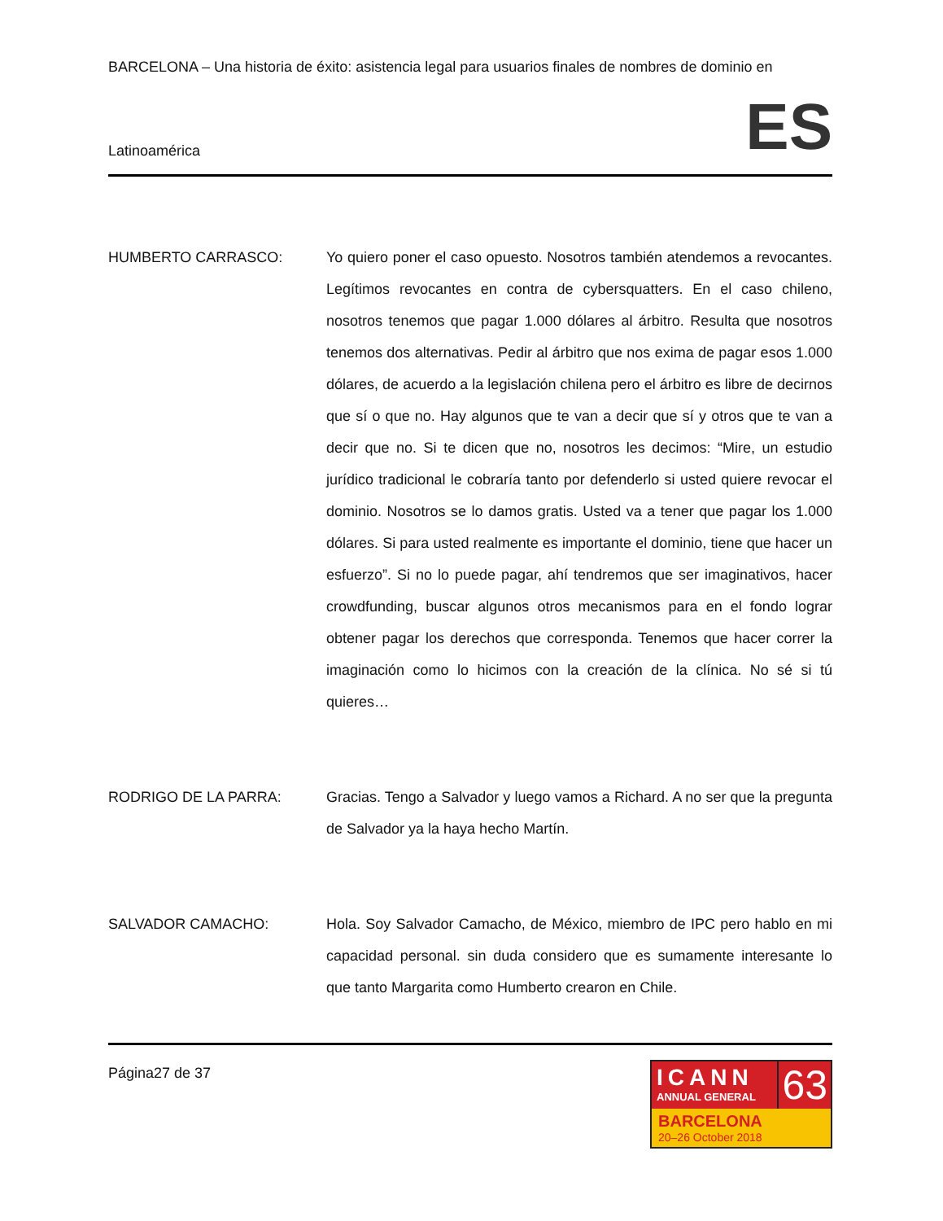BARCELONA – Una historia de éxito: asistencia legal para usuarios finales de nombres de dominio en
Latinoamérica ES
HUMBERTO CARRASCO: Yo quiero poner el caso opuesto. Nosotros también atendemos a revocantes. Legítimos revocantes en contra de cybersquatters. En el caso chileno, nosotros tenemos que pagar 1.000 dólares al árbitro. Resulta que nosotros tenemos dos alternativas. Pedir al árbitro que nos exima de pagar esos 1.000 dólares, de acuerdo a la legislación chilena pero el árbitro es libre de decirnos que sí o que no. Hay algunos que te van a decir que sí y otros que te van a decir que no. Si te dicen que no, nosotros les decimos: “Mire, un estudio jurídico tradicional le cobraría tanto por defenderlo si usted quiere revocar el dominio. Nosotros se lo damos gratis. Usted va a tener que pagar los 1.000 dólares. Si para usted realmente es importante el dominio, tiene que hacer un esfuerzo”. Si no lo puede pagar, ahí tendremos que ser imaginativos, hacer crowdfunding, buscar algunos otros mecanismos para en el fondo lograr obtener pagar los derechos que corresponda. Tenemos que hacer correr la imaginación como lo hicimos con la creación de la clínica. No sé si tú quieres…
RODRIGO DE LA PARRA: Gracias. Tengo a Salvador y luego vamos a Richard. A no ser que la pregunta de Salvador ya la haya hecho Martín.
SALVADOR CAMACHO: Hola. Soy Salvador Camacho, de México, miembro de IPC pero hablo en mi capacidad personal. sin duda considero que es sumamente interesante lo que tanto Margarita como Humberto crearon en Chile.
Página27 de 37
ICANN
ANNUAL GENERAL
63
BARCELONA
20–26 October 2018